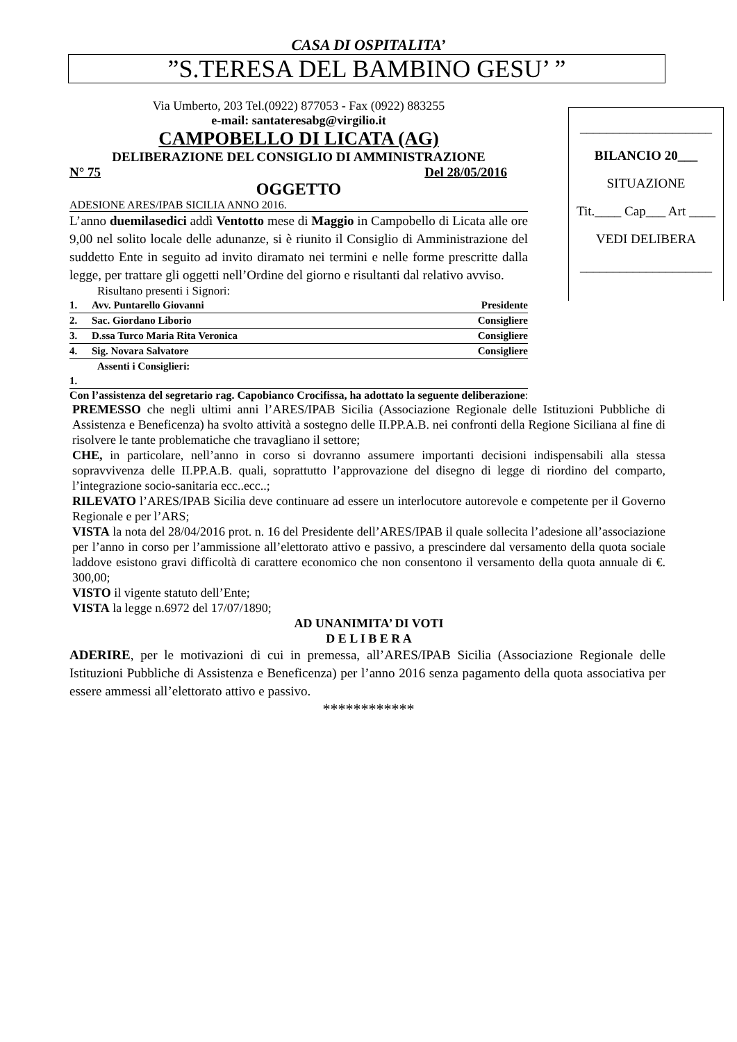CASA DI OSPITALITA’
”S.TERESA DEL BAMBINO GESU’ ”
Via Umberto, 203 Tel.(0922) 877053 - Fax (0922) 883255
e-mail: santateresabg@virgilio.it
CAMPOBELLO DI LICATA (AG)
DELIBERAZIONE DEL CONSIGLIO DI AMMINISTRAZIONE
N° 75 Del 28/05/2016
OGGETTO
ADESIONE ARES/IPAB SICILIA ANNO 2016.
L’anno duemilasedici addì Ventotto mese di Maggio in Campobello di Licata alle ore 9,00 nel solito locale delle adunanze, si è riunito il Consiglio di Amministrazione del suddetto Ente in seguito ad invito diramato nei termini e nelle forme prescritte dalla legge, per trattare gli oggetti nell’Ordine del giorno e risultanti dal relativo avviso.
Risultano presenti i Signori:
| 1. | Avv. Puntarello Giovanni | Presidente |
| 2. | Sac. Giordano Liborio | Consigliere |
| 3. | D.ssa Turco Maria Rita Veronica | Consigliere |
| 4. | Sig. Novara Salvatore | Consigliere |
| Assenti i Consiglieri: | | |
| 1. | | |
____________________
BILANCIO 20___
SITUAZIONE
Tit.____ Cap___ Art ____
VEDI DELIBERA
____________________
Con l’assistenza del segretario rag. Capobianco Crocifissa, ha adottato la seguente deliberazione:
PREMESSO che negli ultimi anni l’ARES/IPAB Sicilia (Associazione Regionale delle Istituzioni Pubbliche di Assistenza e Beneficenza) ha svolto attività a sostegno delle II.PP.A.B. nei confronti della Regione Siciliana al fine di risolvere le tante problematiche che travagliano il settore;
CHE, in particolare, nell’anno in corso si dovranno assumere importanti decisioni indispensabili alla stessa sopravvivenza delle II.PP.A.B. quali, soprattutto l’approvazione del disegno di legge di riordino del comparto, l’integrazione socio-sanitaria ecc..ecc..;
RILEVATO l’ARES/IPAB Sicilia deve continuare ad essere un interlocutore autorevole e competente per il Governo Regionale e per l’ARS;
VISTA la nota del 28/04/2016 prot. n. 16 del Presidente dell’ARES/IPAB il quale sollecita l’adesione all’associazione per l’anno in corso per l’ammissione all’elettorato attivo e passivo, a prescindere dal versamento della quota sociale laddove esistono gravi difficoltà di carattere economico che non consentono il versamento della quota annuale di €. 300,00;
VISTO il vigente statuto dell’Ente;
VISTA la legge n.6972 del 17/07/1890;
AD UNANIMITA’ DI VOTI
D E L I B E R A
ADERIRE, per le motivazioni di cui in premessa, all’ARES/IPAB Sicilia (Associazione Regionale delle Istituzioni Pubbliche di Assistenza e Beneficenza) per l’anno 2016 senza pagamento della quota associativa per essere ammessi all’elettorato attivo e passivo.
************